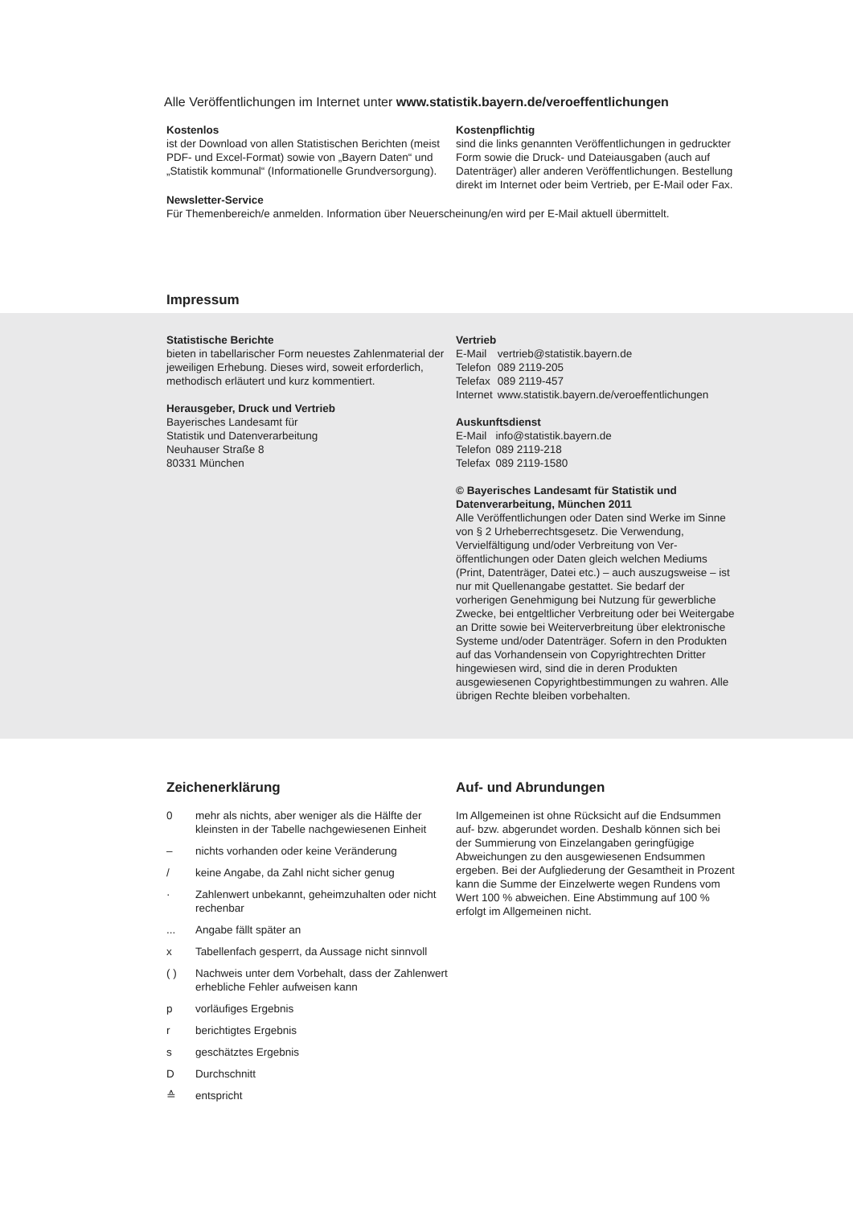Alle Veröffentlichungen im Internet unter www.statistik.bayern.de/veroeffentlichungen
Kostenlos
ist der Download von allen Statistischen Berichten (meist PDF- und Excel-Format) sowie von „Bayern Daten“ und „Statistik kommunal“ (Informationelle Grundversorgung).
Kostenpflichtig
sind die links genannten Veröffentlichungen in gedruckter Form sowie die Druck- und Datei­ausgaben (auch auf Datenträger) aller anderen Veröffentlichungen. Bestellung direkt im Internet oder beim Vertrieb, per E-Mail oder Fax.
Newsletter-Service
Für Themenbereich/e anmelden. Information über Neuerscheinung/en wird per E-Mail aktuell übermittelt.
Impressum
Statistische Berichte
bieten in tabellarischer Form neuestes Zahlen­material der jeweiligen Erhebung. Dieses wird, soweit erforderlich, methodisch erläutert und kurz kommentiert.
Herausgeber, Druck und Vertrieb
Bayerisches Landesamt für
Statistik und Datenverarbeitung
Neuhauser Straße 8
80331 München
Vertrieb
| E-Mail | vertrieb@statistik.bayern.de |
| Telefon | 089 2119-205 |
| Telefax | 089 2119-457 |
| Internet | www.statistik.bayern.de/veroeffentlichungen |
Auskunftsdienst
| E-Mail | info@statistik.bayern.de |
| Telefon | 089 2119-218 |
| Telefax | 089 2119-1580 |
© Bayerisches Landesamt für Statistik und Datenverarbeitung, München 2011
Alle Veröffentlichungen oder Daten sind Werke im Sinne von § 2 Urheberrechtsgesetz. Die Verwen­dung, Vervielfältigung und/oder Verbreitung von Ver­öffentlichungen oder Daten gleich welchen Mediums (Print, Datenträger, Datei etc.) – auch auszugsweise – ist nur mit Quellenangabe gestattet. Sie bedarf der vorherigen Genehmigung bei Nutzung für gewerbli­che Zwecke, bei entgeltlicher Verbreitung oder bei Weitergabe an Dritte sowie bei Weiterverbreitung über elektronische Systeme und/oder Datenträger. Sofern in den Produkten auf das Vorhandensein von Copyrightrechten Dritter hingewiesen wird, sind die in deren Produkten ausgewiesenen Copyright­bestimmungen zu wahren. Alle übrigen Rechte bleiben vorbehalten.
Zeichenerklärung
| 0 | mehr als nichts, aber weniger als die Hälfte der kleinsten in der Tabelle nachgewiesenen Einheit |
| – | nichts vorhanden oder keine Veränderung |
| / | keine Angabe, da Zahl nicht sicher genug |
| · | Zahlenwert unbekannt, geheimzuhalten oder nicht rechenbar |
| ... | Angabe fällt später an |
| x | Tabellenfach gesperrt, da Aussage nicht sinnvoll |
| ( ) | Nachweis unter dem Vorbehalt, dass der Zahlenwert erhebliche Fehler aufweisen kann |
| p | vorläufiges Ergebnis |
| r | berichtigtes Ergebnis |
| s | geschätztes Ergebnis |
| D | Durchschnitt |
| ≙ | entspricht |
Auf- und Abrundungen
Im Allgemeinen ist ohne Rücksicht auf die End­summen auf- bzw. abgerundet worden. Deshalb können sich bei der Summierung von Einzelangaben geringfügige Abweichungen zu den ausgewiesenen Endsummen ergeben. Bei der Aufgliederung der Gesamtheit in Prozent kann die Summe der Einzel­werte wegen Rundens vom Wert 100 % abweichen. Eine Abstimmung auf 100 % erfolgt im Allgemeinen nicht.